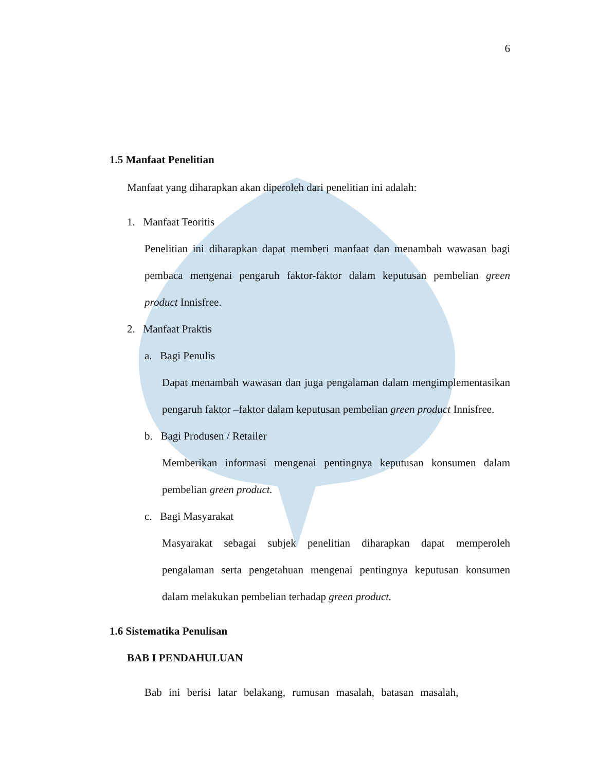6
1.5 Manfaat Penelitian
Manfaat yang diharapkan akan diperoleh dari penelitian ini adalah:
1. Manfaat Teoritis
Penelitian ini diharapkan dapat memberi manfaat dan menambah wawasan bagi pembaca mengenai pengaruh faktor-faktor dalam keputusan pembelian green product Innisfree.
2. Manfaat Praktis
a. Bagi Penulis
Dapat menambah wawasan dan juga pengalaman dalam mengimplementasikan pengaruh faktor –faktor dalam keputusan pembelian green product Innisfree.
b. Bagi Produsen / Retailer
Memberikan informasi mengenai pentingnya keputusan konsumen dalam pembelian green product.
c. Bagi Masyarakat
Masyarakat sebagai subjek penelitian diharapkan dapat memperoleh pengalaman serta pengetahuan mengenai pentingnya keputusan konsumen dalam melakukan pembelian terhadap green product.
1.6 Sistematika Penulisan
BAB I PENDAHULUAN
Bab ini berisi latar belakang, rumusan masalah, batasan masalah,